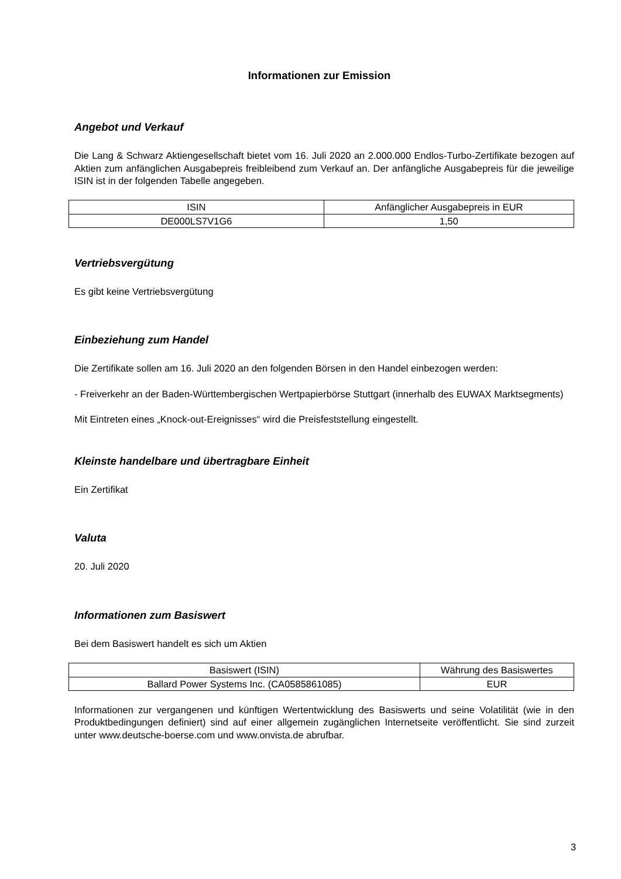Informationen zur Emission
Angebot und Verkauf
Die Lang & Schwarz Aktiengesellschaft bietet vom 16. Juli 2020 an 2.000.000 Endlos-Turbo-Zertifikate bezogen auf Aktien zum anfänglichen Ausgabepreis freibleibend zum Verkauf an. Der anfängliche Ausgabepreis für die jeweilige ISIN ist in der folgenden Tabelle angegeben.
| ISIN | Anfänglicher Ausgabepreis in EUR |
| DE000LS7V1G6 | 1,50 |
Vertriebsvergütung
Es gibt keine Vertriebsvergütung
Einbeziehung zum Handel
Die Zertifikate sollen am 16. Juli 2020 an den folgenden Börsen in den Handel einbezogen werden:
- Freiverkehr an der Baden-Württembergischen Wertpapierbörse Stuttgart (innerhalb des EUWAX Marktsegments)
Mit Eintreten eines „Knock-out-Ereignisses“ wird die Preisfeststellung eingestellt.
Kleinste handelbare und übertragbare Einheit
Ein Zertifikat
Valuta
20. Juli 2020
Informationen zum Basiswert
Bei dem Basiswert handelt es sich um Aktien
| Basiswert (ISIN) | Währung des Basiswertes |
| Ballard Power Systems Inc. (CA0585861085) | EUR |
Informationen zur vergangenen und künftigen Wertentwicklung des Basiswerts und seine Volatilität (wie in den Produktbedingungen definiert) sind auf einer allgemein zugänglichen Internetseite veröffentlicht. Sie sind zurzeit unter www.deutsche-boerse.com und www.onvista.de abrufbar.
3